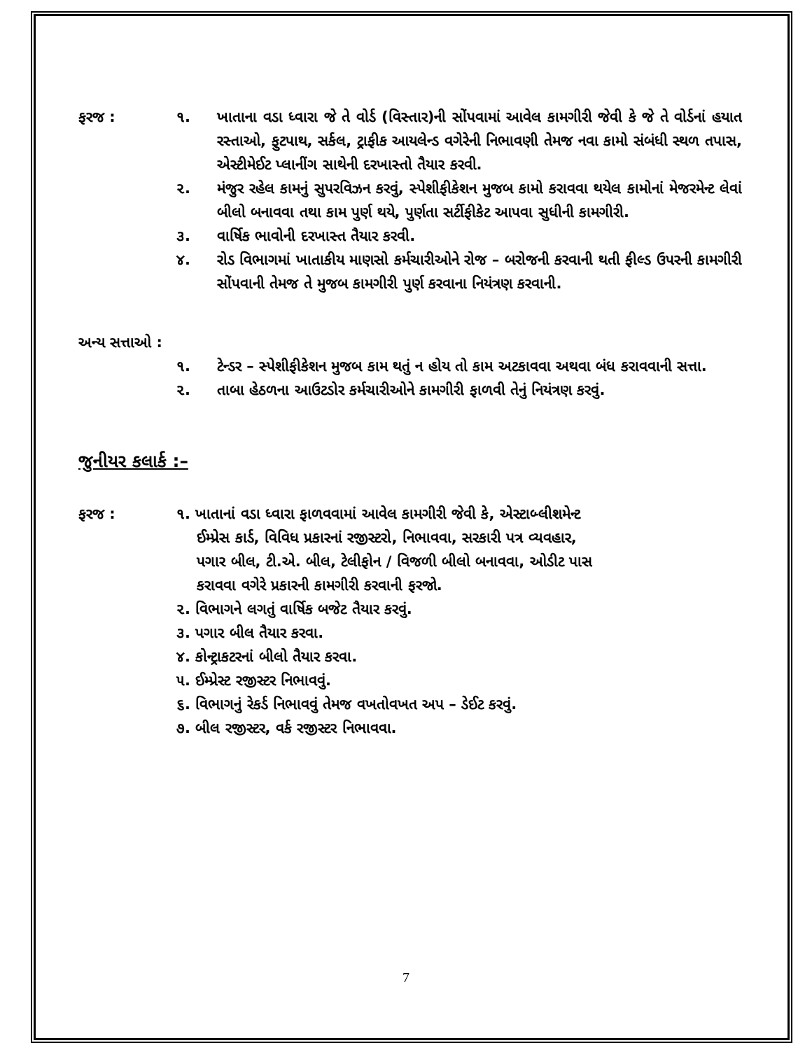ફરજ : ૧. ખાતાના વડા ધ્વારા જે તે વોર્ડ (વિસ્તાર)ની સોંપવામાં આવેલ કામગીરી જેવી કે જે તે વોર્ડનાં હયાત રસ્તાઓ, ફુટપાથ, સર્કલ, ટ્રાફીક આયલેન્ડ વગેરેની નિભાવણી તેમજ નવા કામો સંબંધી સ્થળ તપાસ, એસ્ટીમેઈટ પ્લાનીંગ સાથેની દરખાસ્તો તૈયાર કરવી.
૨. મંજુર રહેલ કામનું સુપરવિઝન કરવું, સ્પેશીફીકેશન મુજબ કામો કરાવવા થયેલ કામોનાં મેજરમેન્ટ લેવાં બીલો બનાવવા તથા કામ પુર્ણ થયે, પુર્ણતા સર્ટીફીકેટ આપવા સુધીની કામગીરી.
૩. વાર્ષિક ભાવોની દરખાસ્ત તૈયાર કરવી.
૪. રોડ વિભાગમાં ખાતાકીય માણસો કર્મચારીઓને રોજ – બરોજની કરવાની થતી ફીલ્ડ ઉપરની કામગીરી સોંપવાની તેમજ તે મુજબ કામગીરી પુર્ણ કરવાના નિયંત્રણ કરવાની.
અન્ય સત્તાઓ :
૧. ટેન્ડર – સ્પેશીફીકેશન મુજબ કામ થતું ન હોય તો કામ અટકાવવા અથવા બંધ કરાવવાની સત્તા.
૨. તાબા હેઠળના આઉટડોર કર્મચારીઓને કામગીરી ફાળવી તેનું નિયંત્રણ કરવું.
જુનીયર કલાર્ક :–
ફરજ : ૧. ખાતાનાં વડા ધ્વારા ફાળવવામાં આવેલ કામગીરી જેવી કે, એસ્ટાબ્લીશમેન્ટ
ઈમ્પ્રેસ કાર્ડ, વિવિધ પ્રકારનાં રજીસ્ટરો, નિભાવવા, સરકારી પત્ર વ્યવહાર,
પગાર બીલ, ટી.એ. બીલ, ટેલીફોન / વિજળી બીલો બનાવવા, ઓડીટ પાસ
કરાવવા વગેરે પ્રકારની કામગીરી કરવાની ફરજો.
૨. વિભાગને લગતું વાર્ષિક બજેટ તૈયાર કરવું.
૩. પગાર બીલ તૈયાર કરવા.
૪. કોન્ટ્રાકટરનાં બીલો તૈયાર કરવા.
૫. ઈમ્પ્રેસ્ટ રજીસ્ટર નિભાવવું.
૬. વિભાગનું રેકર્ડ નિભાવવું તેમજ વખતોવખત અપ – ડેઈટ કરવું.
૭. બીલ રજીસ્ટર, વર્ક રજીસ્ટર નિભાવવા.
7